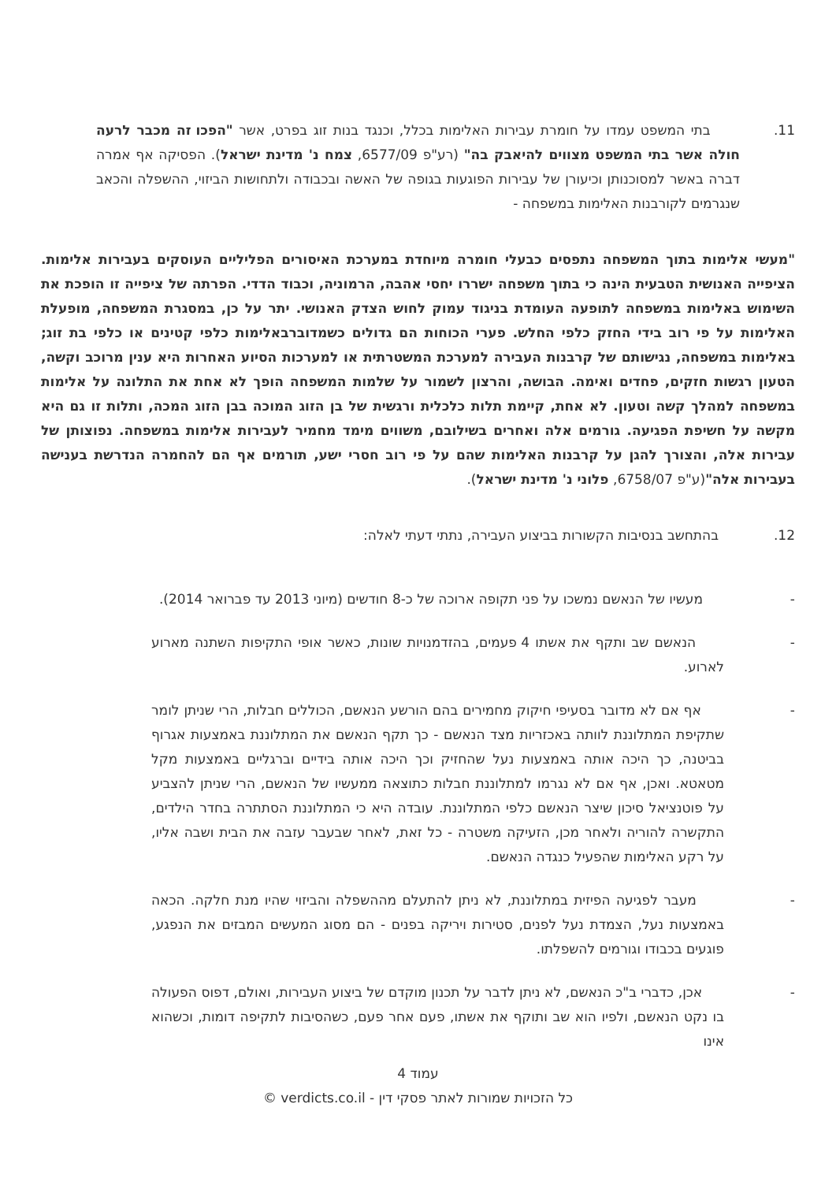11. בתי המשפט עמדו על חומרת עבירות האלימות בכלל, וכנגד בנות זוג בפרט, אשר "הפכו זה מכבר לרעה חולה אשר בתי המשפט מצווים להיאבק בה" (רע"פ 6577/09, צמח נ' מדינת ישראל). הפסיקה אף אמרה דברה באשר למסוכנותן וכיעורן של עבירות הפוגעות בגופה של האשה ובכבודה ולתחושות הביזוי, ההשפלה והכאב שנגרמים לקורבנות האלימות במשפחה -
"מעשי אלימות בתוך המשפחה נתפסים כבעלי חומרה מיוחדת במערכת האיסורים הפליליים העוסקים בעבירות אלימות. הציפייה האנושית הטבעית הינה כי בתוך משפחה ישררו יחסי אהבה, הרמוניה, וכבוד הדדי. הפרתה של ציפייה זו הופכת את השימוש באלימות במשפחה לתופעה העומדת בניגוד עמוק לחוש הצדק האנושי. יתר על כן, במסגרת המשפחה, מופעלת האלימות על פי רוב בידי החזק כלפי החלש. פערי הכוחות הם גדולים כשמדוברבאלימות כלפי קטינים או כלפי בת זוג; באלימות במשפחה, נגישותם של קרבנות העבירה למערכת המשטרתית או למערכות הסיוע האחרות היא ענין מרוכב וקשה, הטעון רגשות חזקים, פחדים ואימה. הבושה, והרצון לשמור על שלמות המשפחה הופך לא אחת את התלונה על אלימות במשפחה למהלך קשה וטעון. לא אחת, קיימת תלות כלכלית ורגשית של בן הזוג המוכה בבן הזוג המכה, ותלות זו גם היא מקשה על חשיפת הפגיעה. גורמים אלה ואחרים בשילובם, משווים מימד מחמיר לעבירות אלימות במשפחה. נפוצותן של עבירות אלה, והצורך להגן על קרבנות האלימות שהם על פי רוב חסרי ישע, תורמים אף הם להחמרה הנדרשת בענישה בעבירות אלה"(ע"פ 6758/07, פלוני נ' מדינת ישראל).
12. בהתחשב בנסיבות הקשורות בביצוע העבירה, נתתי דעתי לאלה:
- מעשיו של הנאשם נמשכו על פני תקופה ארוכה של כ-8 חודשים (מיוני 2013 עד פברואר 2014).
- הנאשם שב ותקף את אשתו 4 פעמים, בהזדמנויות שונות, כאשר אופי התקיפות השתנה מארוע לארוע.
- אף אם לא מדובר בסעיפי חיקוק מחמירים בהם הורשע הנאשם, הכוללים חבלות, הרי שניתן לומר שתקיפת המתלוננת לוותה באכזריות מצד הנאשם - כך תקף הנאשם את המתלוננת באמצעות אגרוף בביטנה, כך היכה אותה באמצעות נעל שהחזיק וכך היכה אותה בידיים וברגליים באמצעות מקל מטאטא. ואכן, אף אם לא נגרמו למתלוננת חבלות כתוצאה ממעשיו של הנאשם, הרי שניתן להצביע על פוטנציאל סיכון שיצר הנאשם כלפי המתלוננת. עובדה היא כי המתלוננת הסתתרה בחדר הילדים, התקשרה להוריה ולאחר מכן, הזעיקה משטרה - כל זאת, לאחר שבעבר עזבה את הבית ושבה אליו, על רקע האלימות שהפעיל כנגדה הנאשם.
- מעבר לפגיעה הפיזית במתלוננת, לא ניתן להתעלם מההשפלה והביזוי שהיו מנת חלקה. הכאה באמצעות נעל, הצמדת נעל לפנים, סטירות ויריקה בפנים - הם מסוג המעשים המבזים את הנפגע, פוגעים בכבודו וגורמים להשפלתו.
- אכן, כדברי ב"כ הנאשם, לא ניתן לדבר על תכנון מוקדם של ביצוע העבירות, ואולם, דפוס הפעולה בו נקט הנאשם, ולפיו הוא שב ותוקף את אשתו, פעם אחר פעם, כשהסיבות לתקיפה דומות, וכשהוא אינו
עמוד 4
כל הזכויות שמורות לאתר פסקי דין - verdicts.co.il ©